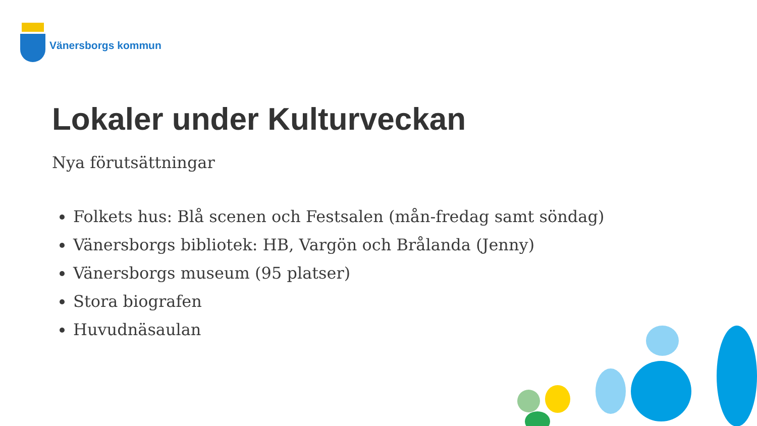Vänersborgs kommun
Lokaler under Kulturveckan
Nya förutsättningar
Folkets hus: Blå scenen och Festsalen (mån-fredag samt söndag)
Vänersborgs bibliotek: HB, Vargön och Brålanda (Jenny)
Vänersborgs museum (95 platser)
Stora biografen
Huvudnäsaulan